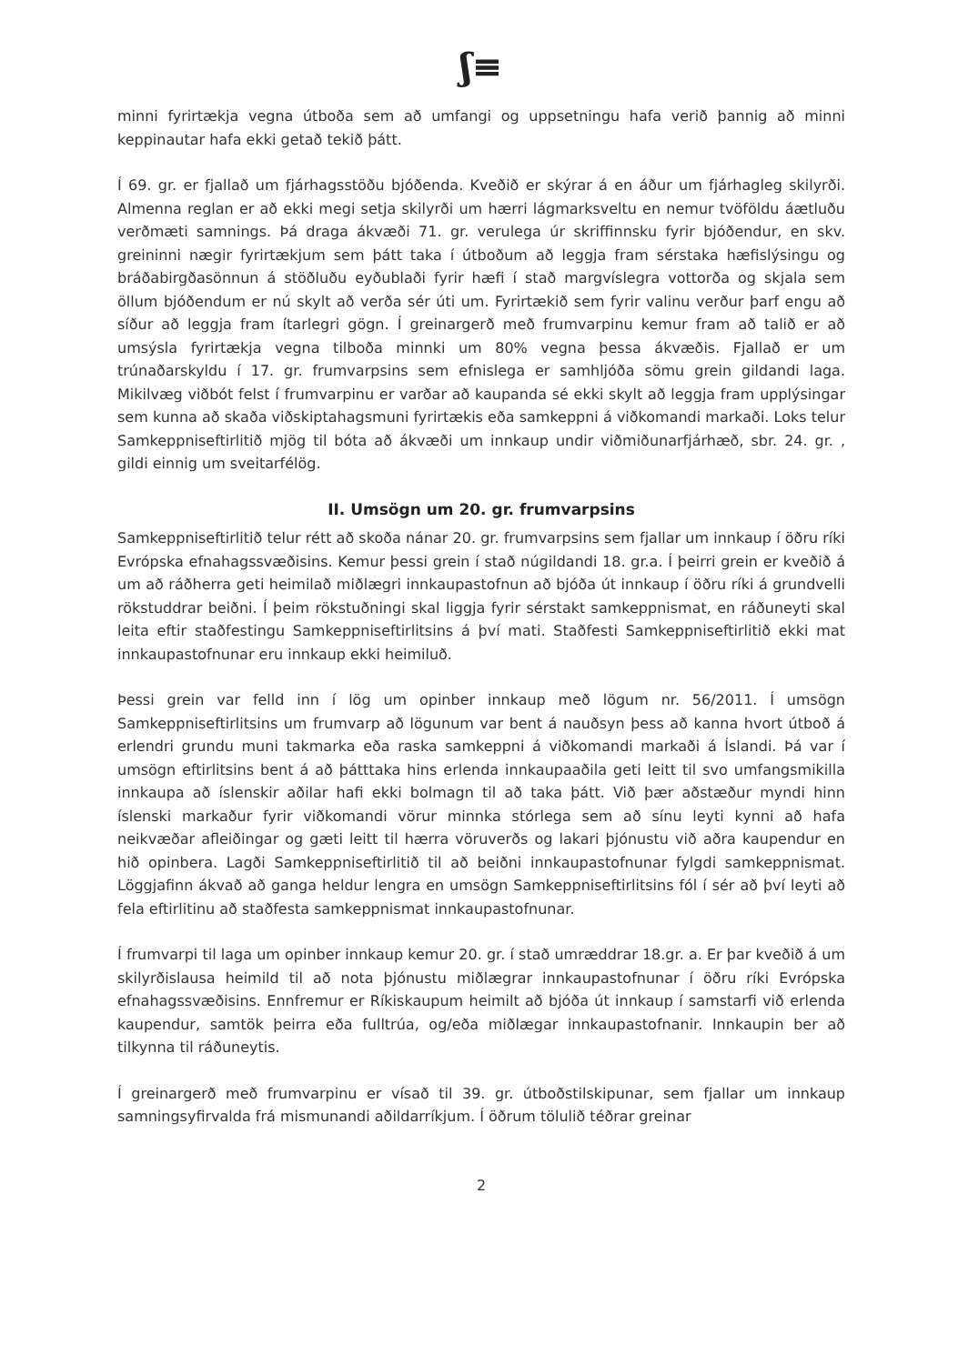ʃ≡
minni fyrirtækja vegna útboða sem að umfangi og uppsetningu hafa verið þannig að minni keppinautar hafa ekki getað tekið þátt.
Í 69. gr. er fjallað um fjárhagsstöðu bjóðenda. Kveðið er skýrar á en áður um fjárhagleg skilyrði. Almenna reglan er að ekki megi setja skilyrði um hærri lágmarksveltu en nemur tvöföldu áætluðu verðmæti samnings. Þá draga ákvæði 71. gr. verulega úr skriffinnsku fyrir bjóðendur, en skv. greininni nægir fyrirtækjum sem þátt taka í útboðum að leggja fram sérstaka hæfislýsingu og bráðabirgðasönnun á stöðluðu eyðublaði fyrir hæfi í stað margvíslegra vottorða og skjala sem öllum bjóðendum er nú skylt að verða sér úti um. Fyrirtækið sem fyrir valinu verður þarf engu að síður að leggja fram ítarlegri gögn. Í greinargerð með frumvarpinu kemur fram að talið er að umsýsla fyrirtækja vegna tilboða minnki um 80% vegna þessa ákvæðis. Fjallað er um trúnaðarskyldu í 17. gr. frumvarpsins sem efnislega er samhljóða sömu grein gildandi laga. Mikilvæg viðbót felst í frumvarpinu er varðar að kaupanda sé ekki skylt að leggja fram upplýsingar sem kunna að skaða viðskiptahagsmuni fyrirtækis eða samkeppni á viðkomandi markaði. Loks telur Samkeppniseftirlitið mjög til bóta að ákvæði um innkaup undir viðmiðunarfjárhæð, sbr. 24. gr. , gildi einnig um sveitarfélög.
II. Umsögn um 20. gr. frumvarpsins
Samkeppniseftirlitið telur rétt að skoða nánar 20. gr. frumvarpsins sem fjallar um innkaup í öðru ríki Evrópska efnahagssvæðisins. Kemur þessi grein í stað núgildandi 18. gr.a. Í þeirri grein er kveðið á um að ráðherra geti heimilað miðlægri innkaupastofnun að bjóða út innkaup í öðru ríki á grundvelli rökstuddrar beiðni. Í þeim rökstuðningi skal liggja fyrir sérstakt samkeppnismat, en ráðuneyti skal leita eftir staðfestingu Samkeppniseftirlitsins á því mati. Staðfesti Samkeppniseftirlitið ekki mat innkaupastofnunar eru innkaup ekki heimiluð.
Þessi grein var felld inn í lög um opinber innkaup með lögum nr. 56/2011. Í umsögn Samkeppniseftirlitsins um frumvarp að lögunum var bent á nauðsyn þess að kanna hvort útboð á erlendri grundu muni takmarka eða raska samkeppni á viðkomandi markaði á Íslandi. Þá var í umsögn eftirlitsins bent á að þátttaka hins erlenda innkaupaaðila geti leitt til svo umfangsmikilla innkaupa að íslenskir aðilar hafi ekki bolmagn til að taka þátt. Við þær aðstæður myndi hinn íslenski markaður fyrir viðkomandi vörur minnka stórlega sem að sínu leyti kynni að hafa neikvæðar afleiðingar og gæti leitt til hærra vöruverðs og lakari þjónustu við aðra kaupendur en hið opinbera. Lagði Samkeppniseftirlitið til að beiðni innkaupastofnunar fylgdi samkeppnismat. Löggjafinn ákvað að ganga heldur lengra en umsögn Samkeppniseftirlitsins fól í sér að því leyti að fela eftirlitinu að staðfesta samkeppnismat innkaupastofnunar.
Í frumvarpi til laga um opinber innkaup kemur 20. gr. í stað umræddrar 18.gr. a. Er þar kveðið á um skilyrðislausa heimild til að nota þjónustu miðlægrar innkaupastofnunar í öðru ríki Evrópska efnahagssvæðisins. Ennfremur er Ríkiskaupum heimilt að bjóða út innkaup í samstarfi við erlenda kaupendur, samtök þeirra eða fulltrúa, og/eða miðlægar innkaupastofnanir. Innkaupin ber að tilkynna til ráðuneytis.
Í greinargerð með frumvarpinu er vísað til 39. gr. útboðstilskipunar, sem fjallar um innkaup samningsyfirvalda frá mismunandi aðildarríkjum. Í öðrum tölulið téðrar greinar
2